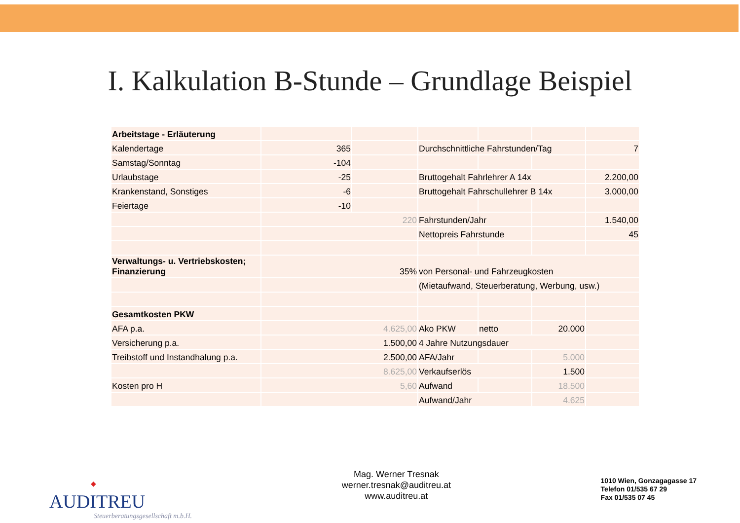I. Kalkulation B-Stunde – Grundlage Beispiel
| Arbeitstage - Erläuterung | | | | | | |
| Kalendertage | 365 | | Durchschnittliche Fahrstunden/Tag | | | 7 |
| Samstag/Sonntag | -104 | | | | | |
| Urlaubstage | -25 | | Bruttogehalt Fahrlehrer A 14x | | | 2.200,00 |
| Krankenstand, Sonstiges | -6 | | Bruttogehalt Fahrschullehrer B 14x | | | 3.000,00 |
| Feiertage | -10 | | | | | |
| | 220 | | Fahrstunden/Jahr | | | 1.540,00 |
| | | | Nettopreis Fahrstunde | | | 45 |
| Verwaltungs- u. Vertriebskosten; Finanzierung | 35% | | von Personal- und Fahrzeugkosten | | | |
| | | | (Mietaufwand, Steuerberatung, Werbung, usw.) | | | |
| Gesamtkosten PKW | | | | | | |
| AFA p.a. | 4.625,00 | | Ako PKW | netto | 20.000 | |
| Versicherung p.a. | 1.500,00 | | 4 Jahre Nutzungsdauer | | | |
| Treibstoff und Instandhalung p.a. | 2.500,00 | | AFA/Jahr | | 5.000 | |
| | 8.625,00 | | Verkaufserlös | | 1.500 | |
| Kosten pro H | 5,60 | | Aufwand | | 18.500 | |
| | | | Aufwand/Jahr | | 4.625 | |
◆
AUDITREU
Steuerberatungsgesellschaft m.b.H.
Mag. Werner Tresnak
werner.tresnak@auditreu.at
www.auditreu.at
1010 Wien, Gonzagagasse 17
Telefon 01/535 67 29
Fax 01/535 07 45